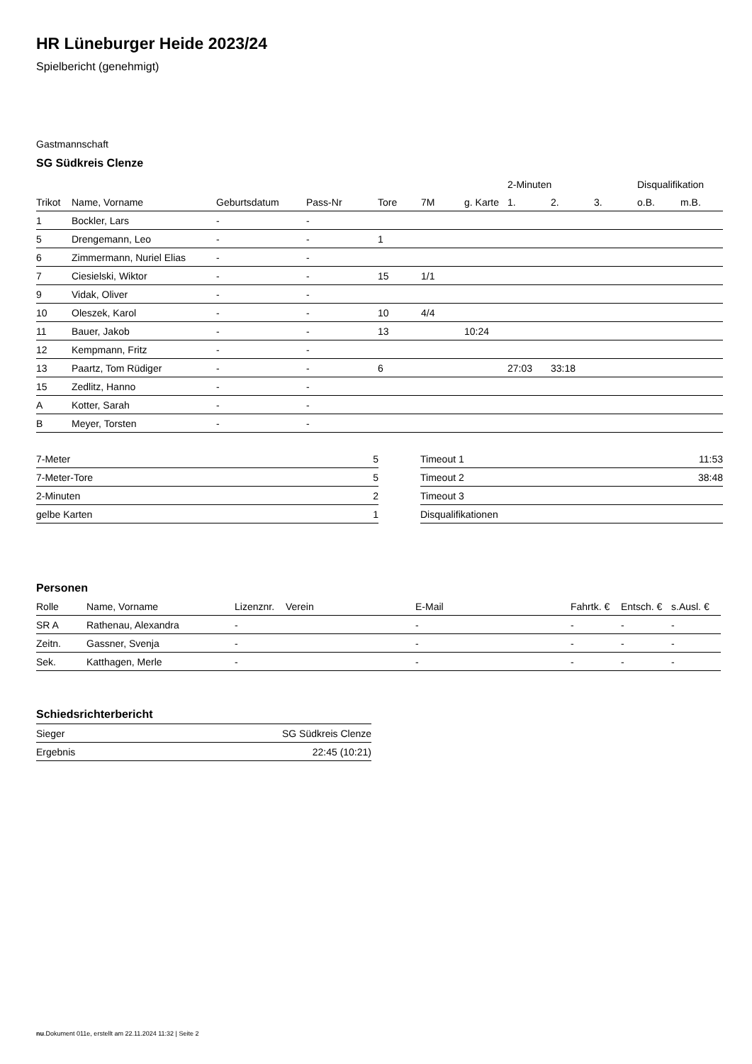HR Lüneburger Heide 2023/24
Spielbericht (genehmigt)
Gastmannschaft
SG Südkreis Clenze
| | | | | | | | 2-Minuten | | | Disqualifikation | |
| --- | --- | --- | --- | --- | --- | --- | --- | --- | --- | --- | --- |
| Trikot | Name, Vorname | Geburtsdatum | Pass-Nr | Tore | 7M | g. Karte | 1. | 2. | 3. | o.B. | m.B. |
| 1 | Bockler, Lars | - | - | | | | | | | | |
| 5 | Drengemann, Leo | - | - | 1 | | | | | | | |
| 6 | Zimmermann, Nuriel Elias | - | - | | | | | | | | |
| 7 | Ciesielski, Wiktor | - | - | 15 | 1/1 | | | | | | |
| 9 | Vidak, Oliver | - | - | | | | | | | | |
| 10 | Oleszek, Karol | - | - | 10 | 4/4 | | | | | | |
| 11 | Bauer, Jakob | - | - | 13 | | 10:24 | | | | | |
| 12 | Kempmann, Fritz | - | - | | | | | | | | |
| 13 | Paartz, Tom Rüdiger | - | - | 6 | | | 27:03 | 33:18 | | | |
| 15 | Zedlitz, Hanno | - | - | | | | | | | | |
| A | Kotter, Sarah | - | - | | | | | | | | |
| B | Meyer, Torsten | - | - | | | | | | | | |
| 7-Meter | 5 |
| 7-Meter-Tore | 5 |
| 2-Minuten | 2 |
| gelbe Karten | 1 |
| Timeout 1 | 11:53 |
| Timeout 2 | 38:48 |
| Timeout 3 | |
| Disqualifikationen | |
Personen
| Rolle | Name, Vorname | Lizenznr. | Verein | E-Mail | Fahrtk. € | Entsch. € | s.Ausl. € |
| --- | --- | --- | --- | --- | --- | --- | --- |
| SR A | Rathenau, Alexandra | - | | - | - | - | - |
| Zeitn. | Gassner, Svenja | - | | - | - | - | - |
| Sek. | Katthagen, Merle | - | | - | - | - | - |
Schiedsrichterbericht
| Sieger | SG Südkreis Clenze |
| Ergebnis | 22:45 (10:21) |
nu.Dokument 011e, erstellt am 22.11.2024 11:32 | Seite 2